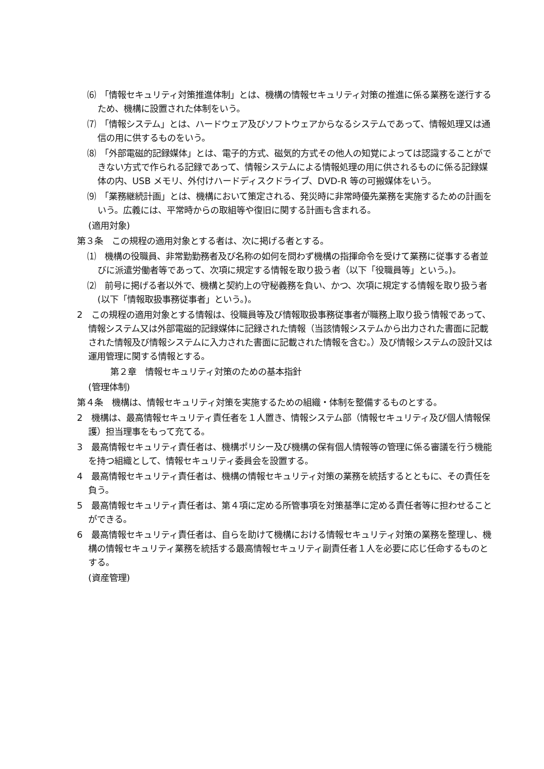⑹　「情報セキュリティ対策推進体制」とは、機構の情報セキュリティ対策の推進に係る業務を遂行するため、機構に設置された体制をいう。
⑺　「情報システム」とは、ハードウェア及びソフトウェアからなるシステムであって、情報処理又は通信の用に供するものをいう。
⑻　「外部電磁的記録媒体」とは、電子的方式、磁気的方式その他人の知覚によっては認識することができない方式で作られる記録であって、情報システムによる情報処理の用に供されるものに係る記録媒体の内、USB メモリ、外付けハードディスクドライブ、DVD-R 等の可搬媒体をいう。
⑼　「業務継続計画」とは、機構において策定される、発災時に非常時優先業務を実施するための計画をいう。広義には、平常時からの取組等や復旧に関する計画も含まれる。
(適用対象)
第３条　この規程の適用対象とする者は、次に掲げる者とする。
⑴　機構の役職員、非常勤勤務者及び名称の如何を問わず機構の指揮命令を受けて業務に従事する者並びに派遣労働者等であって、次項に規定する情報を取り扱う者（以下「役職員等」という。)。
⑵　前号に掲げる者以外で、機構と契約上の守秘義務を負い、かつ、次項に規定する情報を取り扱う者(以下「情報取扱事務従事者」という。)。
2　この規程の適用対象とする情報は、役職員等及び情報取扱事務従事者が職務上取り扱う情報であって、情報システム又は外部電磁的記録媒体に記録された情報（当該情報システムから出力された書面に記載された情報及び情報システムに入力された書面に記載された情報を含む。）及び情報システムの設計又は運用管理に関する情報とする。
第２章　情報セキュリティ対策のための基本指針
(管理体制)
第４条　機構は、情報セキュリティ対策を実施するための組織・体制を整備するものとする。
2　機構は、最高情報セキュリティ責任者を１人置き、情報システム部（情報セキュリティ及び個人情報保護）担当理事をもって充てる。
3　最高情報セキュリティ責任者は、機構ポリシー及び機構の保有個人情報等の管理に係る審議を行う機能を持つ組織として、情報セキュリティ委員会を設置する。
4　最高情報セキュリティ責任者は、機構の情報セキュリティ対策の業務を統括するとともに、その責任を負う。
5　最高情報セキュリティ責任者は、第４項に定める所管事項を対策基準に定める責任者等に担わせることができる。
6　最高情報セキュリティ責任者は、自らを助けて機構における情報セキュリティ対策の業務を整理し、機構の情報セキュリティ業務を統括する最高情報セキュリティ副責任者１人を必要に応じ任命するものとする。
(資産管理)